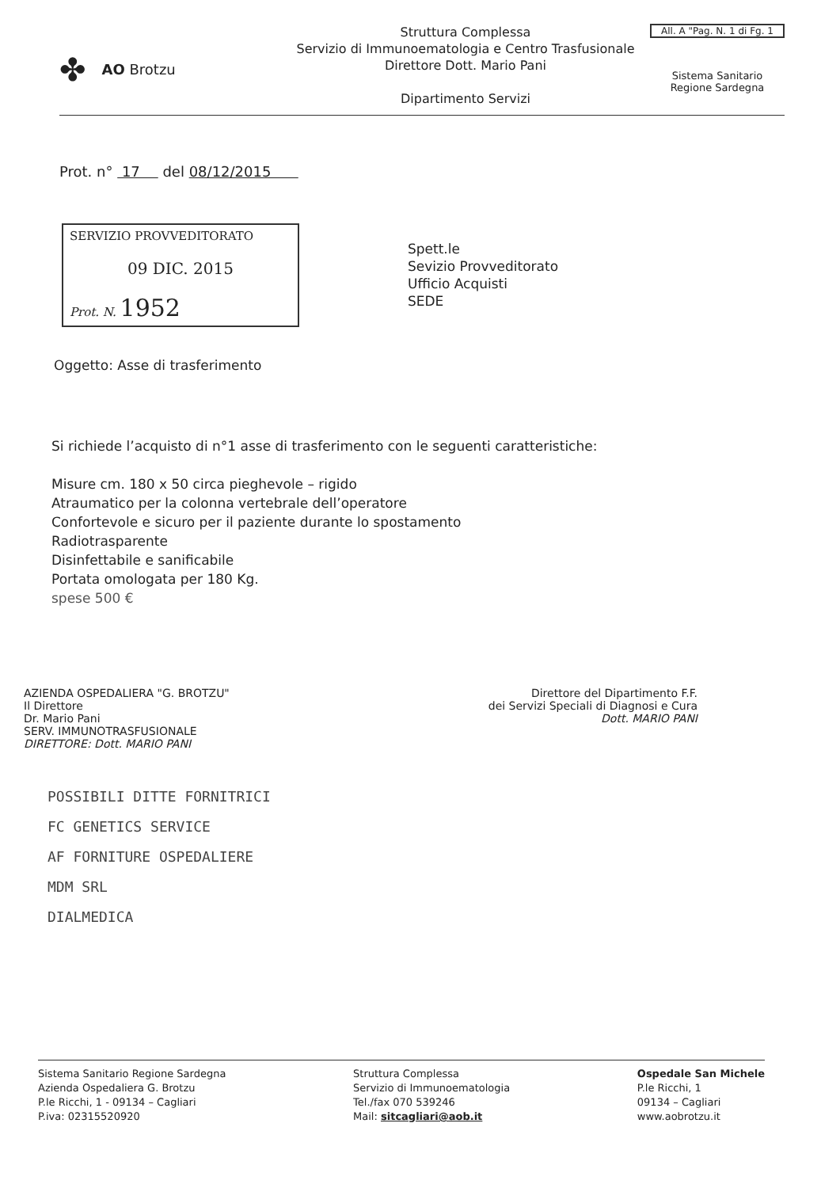✤ AO Brotzu
Struttura Complessa
Servizio di Immunoematologia e Centro Trasfusionale
Direttore Dott. Mario Pani
Dipartimento Servizi
All. A "Pag. N. 1 di Fg. 1
Sistema Sanitario
Regione Sardegna
Prot. n° 17 del 08/12/2015
SERVIZIO PROVVEDITORATO
09 DIC. 2015
Prot. N. 1952
Spett.le
Sevizio Provveditorato
Ufficio Acquisti
SEDE
Oggetto: Asse di trasferimento
Si richiede l’acquisto di n°1 asse di trasferimento con le seguenti caratteristiche:
Misure cm. 180 x 50 circa pieghevole – rigido
Atraumatico per la colonna vertebrale dell’operatore
Confortevole e sicuro per il paziente durante lo spostamento
Radiotrasparente
Disinfettabile e sanificabile
Portata omologata per 180 Kg.
spese 500 €
AZIENDA OSPEDALIERA "G. BROTZU"
Il Direttore
Dr. Mario Pani
SERV. IMMUNOTRASFUSIONALE
DIRETTORE: Dott. MARIO PANI
Direttore del Dipartimento F.F.
dei Servizi Speciali di Diagnosi e Cura
Dott. MARIO PANI
POSSIBILI DITTE FORNITRICI
FC GENETICS SERVICE
AF FORNITURE OSPEDALIERE
MDM SRL
DIALMEDICA
Sistema Sanitario Regione Sardegna
Azienda Ospedaliera G. Brotzu
P.le Ricchi, 1 - 09134 – Cagliari
P.iva: 02315520920
Struttura Complessa
Servizio di Immunoematologia
Tel./fax 070 539246
Mail: sitcagliari@aob.it
Ospedale San Michele
P.le Ricchi, 1
09134 – Cagliari
www.aobrotzu.it